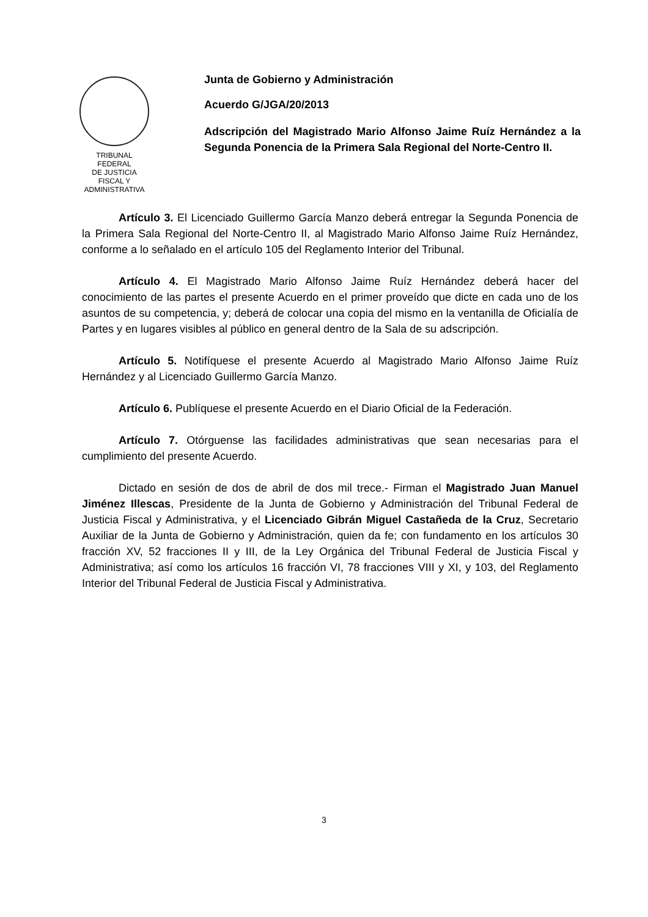TRIBUNAL FEDERAL
DE JUSTICIA
FISCAL Y ADMINISTRATIVA
Junta de Gobierno y Administración
Acuerdo G/JGA/20/2013
Adscripción del Magistrado Mario Alfonso Jaime Ruíz Hernández a la Segunda Ponencia de la Primera Sala Regional del Norte-Centro II.
Artículo 3. El Licenciado Guillermo García Manzo deberá entregar la Segunda Ponencia de la Primera Sala Regional del Norte-Centro II, al Magistrado Mario Alfonso Jaime Ruíz Hernández, conforme a lo señalado en el artículo 105 del Reglamento Interior del Tribunal.
Artículo 4. El Magistrado Mario Alfonso Jaime Ruíz Hernández deberá hacer del conocimiento de las partes el presente Acuerdo en el primer proveído que dicte en cada uno de los asuntos de su competencia, y; deberá de colocar una copia del mismo en la ventanilla de Oficialía de Partes y en lugares visibles al público en general dentro de la Sala de su adscripción.
Artículo 5. Notifíquese el presente Acuerdo al Magistrado Mario Alfonso Jaime Ruíz Hernández y al Licenciado Guillermo García Manzo.
Artículo 6. Publíquese el presente Acuerdo en el Diario Oficial de la Federación.
Artículo 7. Otórguense las facilidades administrativas que sean necesarias para el cumplimiento del presente Acuerdo.
Dictado en sesión de dos de abril de dos mil trece.- Firman el Magistrado Juan Manuel Jiménez Illescas, Presidente de la Junta de Gobierno y Administración del Tribunal Federal de Justicia Fiscal y Administrativa, y el Licenciado Gibrán Miguel Castañeda de la Cruz, Secretario Auxiliar de la Junta de Gobierno y Administración, quien da fe; con fundamento en los artículos 30 fracción XV, 52 fracciones II y III, de la Ley Orgánica del Tribunal Federal de Justicia Fiscal y Administrativa; así como los artículos 16 fracción VI, 78 fracciones VIII y XI, y 103, del Reglamento Interior del Tribunal Federal de Justicia Fiscal y Administrativa.
3